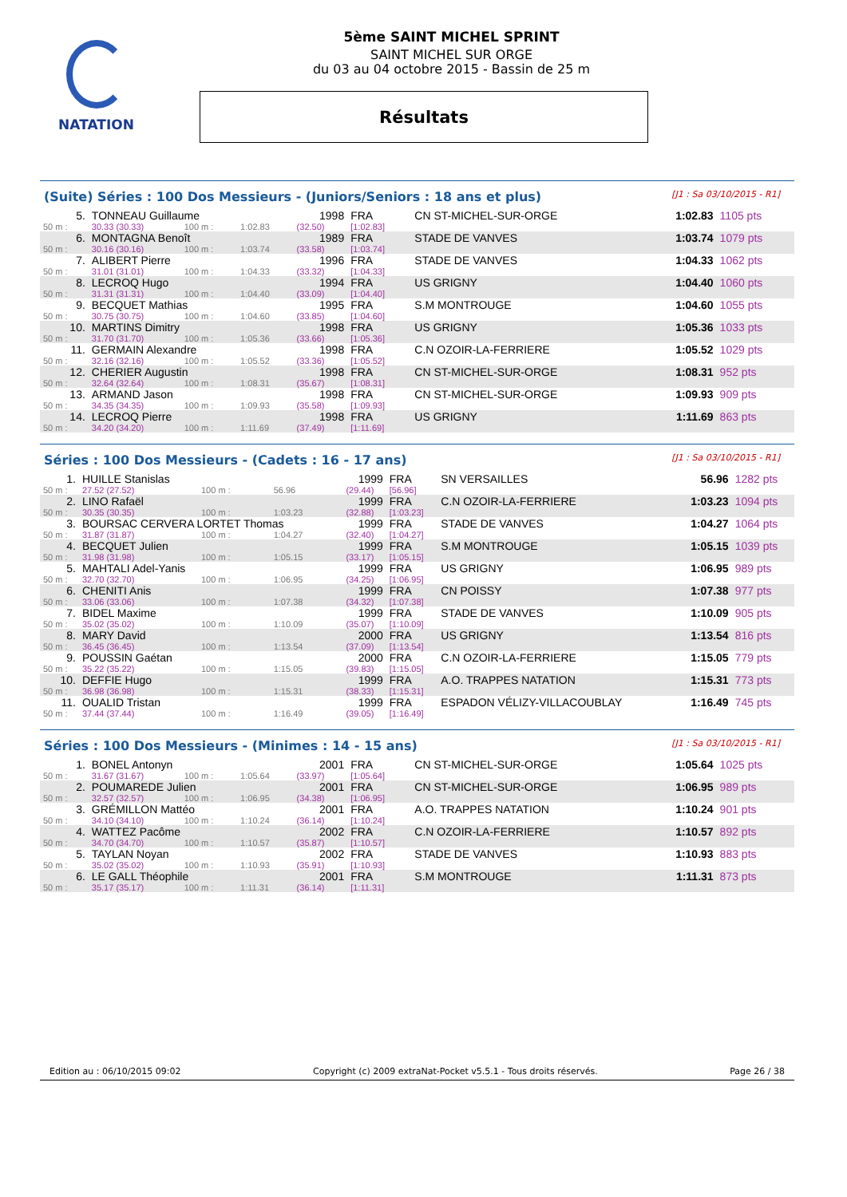NATATION
5ème SAINT MICHEL SPRINT
SAINT MICHEL SUR ORGE
du 03 au 04 octobre 2015 - Bassin de 25 m
Résultats
(Suite) Séries : 100 Dos Messieurs - (Juniors/Seniors : 18 ans et plus) [J1 : Sa 03/10/2015 - R1]
| 5. | TONNEAU Guillaume | | | 1998 | FRA | CN ST-MICHEL-SUR-ORGE | 1:02.83 | 1105 pts |
| 50 m : | 30.33 (30.33) | 100 m : | 1:02.83 | (32.50) | [1:02.83] | | | |
| 6. | MONTAGNA Benoît | | | 1989 | FRA | STADE DE VANVES | 1:03.74 | 1079 pts |
| 50 m : | 30.16 (30.16) | 100 m : | 1:03.74 | (33.58) | [1:03.74] | | | |
| 7. | ALIBERT Pierre | | | 1996 | FRA | STADE DE VANVES | 1:04.33 | 1062 pts |
| 50 m : | 31.01 (31.01) | 100 m : | 1:04.33 | (33.32) | [1:04.33] | | | |
| 8. | LECROQ Hugo | | | 1994 | FRA | US GRIGNY | 1:04.40 | 1060 pts |
| 50 m : | 31.31 (31.31) | 100 m : | 1:04.40 | (33.09) | [1:04.40] | | | |
| 9. | BECQUET Mathias | | | 1995 | FRA | S.M MONTROUGE | 1:04.60 | 1055 pts |
| 50 m : | 30.75 (30.75) | 100 m : | 1:04.60 | (33.85) | [1:04.60] | | | |
| 10. | MARTINS Dimitry | | | 1998 | FRA | US GRIGNY | 1:05.36 | 1033 pts |
| 50 m : | 31.70 (31.70) | 100 m : | 1:05.36 | (33.66) | [1:05.36] | | | |
| 11. | GERMAIN Alexandre | | | 1998 | FRA | C.N OZOIR-LA-FERRIERE | 1:05.52 | 1029 pts |
| 50 m : | 32.16 (32.16) | 100 m : | 1:05.52 | (33.36) | [1:05.52] | | | |
| 12. | CHERIER Augustin | | | 1998 | FRA | CN ST-MICHEL-SUR-ORGE | 1:08.31 | 952 pts |
| 50 m : | 32.64 (32.64) | 100 m : | 1:08.31 | (35.67) | [1:08.31] | | | |
| 13. | ARMAND Jason | | | 1998 | FRA | CN ST-MICHEL-SUR-ORGE | 1:09.93 | 909 pts |
| 50 m : | 34.35 (34.35) | 100 m : | 1:09.93 | (35.58) | [1:09.93] | | | |
| 14. | LECROQ Pierre | | | 1998 | FRA | US GRIGNY | 1:11.69 | 863 pts |
| 50 m : | 34.20 (34.20) | 100 m : | 1:11.69 | (37.49) | [1:11.69] | | | |
Séries : 100 Dos Messieurs - (Cadets : 16 - 17 ans) [J1 : Sa 03/10/2015 - R1]
| 1. | HUILLE Stanislas | | | 1999 | FRA | SN VERSAILLES | 56.96 | 1282 pts |
| 50 m : | 27.52 (27.52) | 100 m : | 56.96 | (29.44) | [56.96] | | | |
| 2. | LINO Rafaël | | | 1999 | FRA | C.N OZOIR-LA-FERRIERE | 1:03.23 | 1094 pts |
| 50 m : | 30.35 (30.35) | 100 m : | 1:03.23 | (32.88) | [1:03.23] | | | |
| 3. | BOURSAC CERVERA LORTET Thomas | | | 1999 | FRA | STADE DE VANVES | 1:04.27 | 1064 pts |
| 50 m : | 31.87 (31.87) | 100 m : | 1:04.27 | (32.40) | [1:04.27] | | | |
| 4. | BECQUET Julien | | | 1999 | FRA | S.M MONTROUGE | 1:05.15 | 1039 pts |
| 50 m : | 31.98 (31.98) | 100 m : | 1:05.15 | (33.17) | [1:05.15] | | | |
| 5. | MAHTALI Adel-Yanis | | | 1999 | FRA | US GRIGNY | 1:06.95 | 989 pts |
| 50 m : | 32.70 (32.70) | 100 m : | 1:06.95 | (34.25) | [1:06.95] | | | |
| 6. | CHENITI Anis | | | 1999 | FRA | CN POISSY | 1:07.38 | 977 pts |
| 50 m : | 33.06 (33.06) | 100 m : | 1:07.38 | (34.32) | [1:07.38] | | | |
| 7. | BIDEL Maxime | | | 1999 | FRA | STADE DE VANVES | 1:10.09 | 905 pts |
| 50 m : | 35.02 (35.02) | 100 m : | 1:10.09 | (35.07) | [1:10.09] | | | |
| 8. | MARY David | | | 2000 | FRA | US GRIGNY | 1:13.54 | 816 pts |
| 50 m : | 36.45 (36.45) | 100 m : | 1:13.54 | (37.09) | [1:13.54] | | | |
| 9. | POUSSIN Gaétan | | | 2000 | FRA | C.N OZOIR-LA-FERRIERE | 1:15.05 | 779 pts |
| 50 m : | 35.22 (35.22) | 100 m : | 1:15.05 | (39.83) | [1:15.05] | | | |
| 10. | DEFFIE Hugo | | | 1999 | FRA | A.O. TRAPPES NATATION | 1:15.31 | 773 pts |
| 50 m : | 36.98 (36.98) | 100 m : | 1:15.31 | (38.33) | [1:15.31] | | | |
| 11. | OUALID Tristan | | | 1999 | FRA | ESPADON VÉLIZY-VILLACOUBLAY | 1:16.49 | 745 pts |
| 50 m : | 37.44 (37.44) | 100 m : | 1:16.49 | (39.05) | [1:16.49] | | | |
Séries : 100 Dos Messieurs - (Minimes : 14 - 15 ans) [J1 : Sa 03/10/2015 - R1]
| 1. | BONEL Antonyn | | | 2001 | FRA | CN ST-MICHEL-SUR-ORGE | 1:05.64 | 1025 pts |
| 50 m : | 31.67 (31.67) | 100 m : | 1:05.64 | (33.97) | [1:05.64] | | | |
| 2. | POUMAREDE Julien | | | 2001 | FRA | CN ST-MICHEL-SUR-ORGE | 1:06.95 | 989 pts |
| 50 m : | 32.57 (32.57) | 100 m : | 1:06.95 | (34.38) | [1:06.95] | | | |
| 3. | GRÉMILLON Mattéo | | | 2001 | FRA | A.O. TRAPPES NATATION | 1:10.24 | 901 pts |
| 50 m : | 34.10 (34.10) | 100 m : | 1:10.24 | (36.14) | [1:10.24] | | | |
| 4. | WATTEZ Pacôme | | | 2002 | FRA | C.N OZOIR-LA-FERRIERE | 1:10.57 | 892 pts |
| 50 m : | 34.70 (34.70) | 100 m : | 1:10.57 | (35.87) | [1:10.57] | | | |
| 5. | TAYLAN Noyan | | | 2002 | FRA | STADE DE VANVES | 1:10.93 | 883 pts |
| 50 m : | 35.02 (35.02) | 100 m : | 1:10.93 | (35.91) | [1:10.93] | | | |
| 6. | LE GALL Théophile | | | 2001 | FRA | S.M MONTROUGE | 1:11.31 | 873 pts |
| 50 m : | 35.17 (35.17) | 100 m : | 1:11.31 | (36.14) | [1:11.31] | | | |
Edition au : 06/10/2015 09:02 Copyright (c) 2009 extraNat-Pocket v5.5.1 - Tous droits réservés. Page 26 / 38